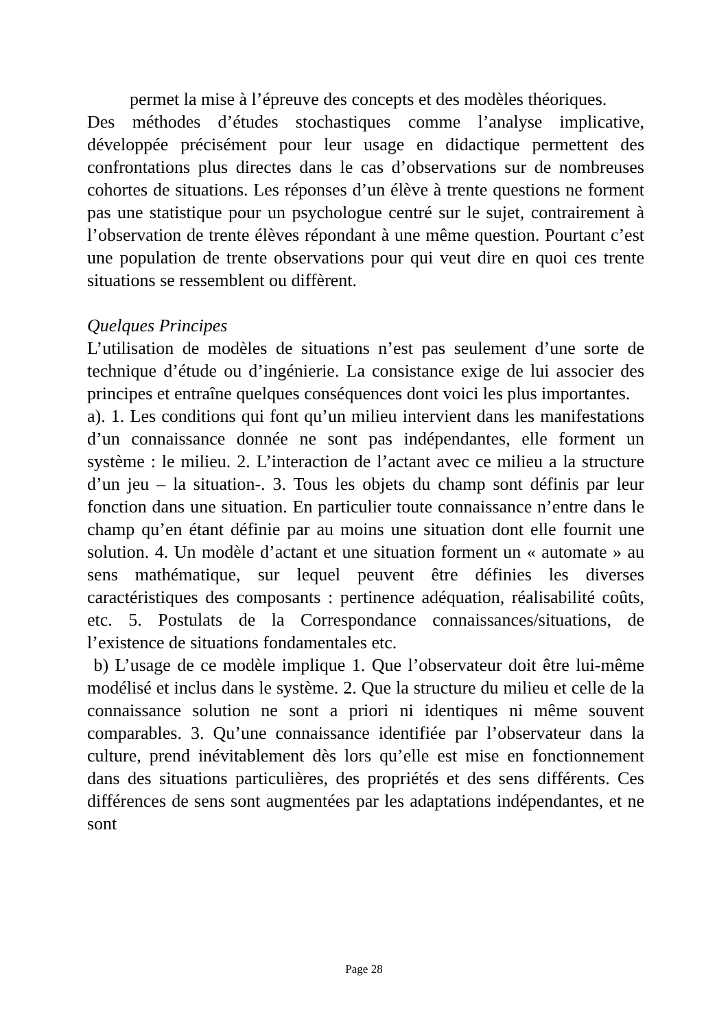permet la mise à l’épreuve des concepts et des modèles théoriques.
Des méthodes d’études stochastiques comme l’analyse implicative, développée précisément pour leur usage en didactique permettent des confrontations plus directes dans le cas d’observations sur de nombreuses cohortes de situations. Les réponses d’un élève à trente questions ne forment pas une statistique pour un psychologue centré sur le sujet, contrairement à l’observation de trente élèves répondant à une même question. Pourtant c’est une population de trente observations pour qui veut dire en quoi ces trente situations se ressemblent ou diffèrent.
Quelques Principes
L’utilisation de modèles de situations n’est pas seulement d’une sorte de technique d’étude ou d’ingénierie. La consistance exige de lui associer des principes et entraîne quelques conséquences dont voici les plus importantes.
a). 1. Les conditions qui font qu’un milieu intervient dans les manifestations d’un connaissance donnée ne sont pas indépendantes, elle forment un système : le milieu. 2. L’interaction de l’actant avec ce milieu a la structure d’un jeu – la situation-. 3. Tous les objets du champ sont définis par leur fonction dans une situation. En particulier toute connaissance n’entre dans le champ qu’en étant définie par au moins une situation dont elle fournit une solution. 4. Un modèle d’actant et une situation forment un « automate » au sens mathématique, sur lequel peuvent être définies les diverses caractéristiques des composants : pertinence adéquation, réalisabilité coûts, etc. 5. Postulats de la Correspondance connaissances/situations, de l’existence de situations fondamentales etc.
b) L’usage de ce modèle implique 1. Que l’observateur doit être lui-même modélisé et inclus dans le système. 2. Que la structure du milieu et celle de la connaissance solution ne sont a priori ni identiques ni même souvent comparables. 3. Qu’une connaissance identifiée par l’observateur dans la culture, prend inévitablement dès lors qu’elle est mise en fonctionnement dans des situations particulières, des propriétés et des sens différents. Ces différences de sens sont augmentées par les adaptations indépendantes, et ne sont
Page 28